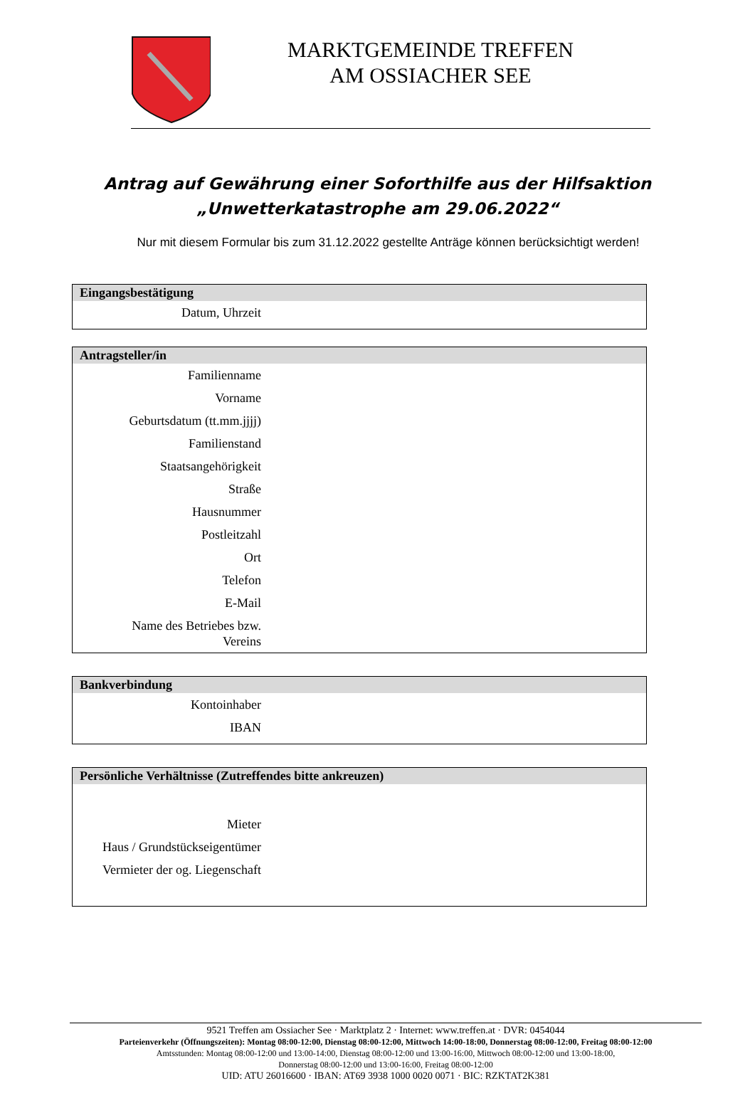MARKTGEMEINDE TREFFEN
AM OSSIACHER SEE
Antrag auf Gewährung einer Soforthilfe aus der Hilfsaktion
„Unwetterkatastrophe am 29.06.2022“
Nur mit diesem Formular bis zum 31.12.2022 gestellte Anträge können berücksichtigt werden!
| Eingangsbestätigung | |
| --- | --- |
| Datum, Uhrzeit | |
| Antragsteller/in | |
| --- | --- |
| Familienname | |
| Vorname | |
| Geburtsdatum (tt.mm.jjjj) | |
| Familienstand | |
| Staatsangehörigkeit | |
| Straße | |
| Hausnummer | |
| Postleitzahl | |
| Ort | |
| Telefon | |
| E-Mail | |
| Name des Betriebes bzw. Vereins | |
| Bankverbindung | |
| --- | --- |
| Kontoinhaber | |
| IBAN | |
| Persönliche Verhältnisse (Zutreffendes bitte ankreuzen) | |
| --- | --- |
| Mieter | |
| Haus / Grundstückseigentümer | |
| Vermieter der og. Liegenschaft | |
9521 Treffen am Ossiacher See · Marktplatz 2 · Internet: www.treffen.at · DVR: 0454044
Parteienverkehr (Öffnungszeiten): Montag 08:00-12:00, Dienstag 08:00-12:00, Mittwoch 14:00-18:00, Donnerstag 08:00-12:00, Freitag 08:00-12:00
Amtsstunden: Montag 08:00-12:00 und 13:00-14:00, Dienstag 08:00-12:00 und 13:00-16:00, Mittwoch 08:00-12:00 und 13:00-18:00,
Donnerstag 08:00-12:00 und 13:00-16:00, Freitag 08:00-12:00
UID: ATU 26016600 · IBAN: AT69 3938 1000 0020 0071 · BIC: RZKTAT2K381